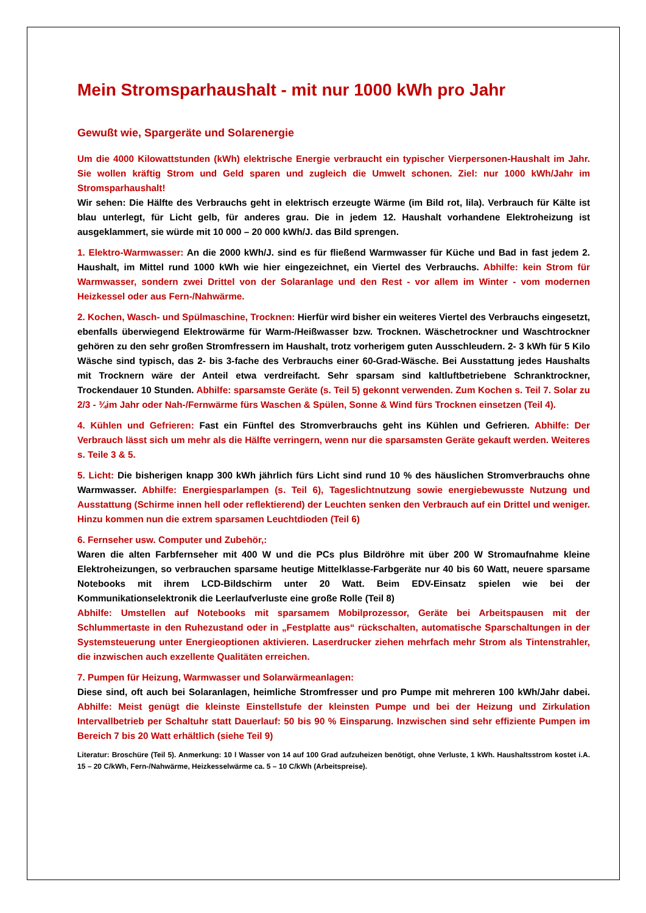Mein Stromsparhaushalt - mit nur 1000 kWh pro Jahr
Gewußt wie, Spargeräte und Solarenergie
Um die 4000 Kilowattstunden (kWh) elektrische Energie verbraucht ein typischer Vierpersonen-Haushalt im Jahr. Sie wollen kräftig Strom und Geld sparen und zugleich die Umwelt schonen. Ziel: nur 1000 kWh/Jahr im Stromsparhaushalt!
Wir sehen: Die Hälfte des Verbrauchs geht in elektrisch erzeugte Wärme (im Bild rot, lila). Verbrauch für Kälte ist blau unterlegt, für Licht gelb, für anderes grau. Die in jedem 12. Haushalt vorhandene Elektroheizung ist ausgeklammert, sie würde mit 10 000 – 20 000 kWh/J. das Bild sprengen.
1. Elektro-Warmwasser: An die 2000 kWh/J. sind es für fließend Warmwasser für Küche und Bad in fast jedem 2. Haushalt, im Mittel rund 1000 kWh wie hier eingezeichnet, ein Viertel des Verbrauchs. Abhilfe: kein Strom für Warmwasser, sondern zwei Drittel von der Solaranlage und den Rest - vor allem im Winter - vom modernen Heizkessel oder aus Fern-/Nahwärme.
2. Kochen, Wasch- und Spülmaschine, Trocknen: Hierfür wird bisher ein weiteres Viertel des Verbrauchs eingesetzt, ebenfalls überwiegend Elektrowärme für Warm-/Heißwasser bzw. Trocknen. Wäschetrockner und Waschtrockner gehören zu den sehr großen Stromfressern im Haushalt, trotz vorherigem guten Ausschleudern. 2- 3 kWh für 5 Kilo Wäsche sind typisch, das 2- bis 3-fache des Verbrauchs einer 60-Grad-Wäsche. Bei Ausstattung jedes Haushalts mit Trocknern wäre der Anteil etwa verdreifacht. Sehr sparsam sind kaltluftbetriebene Schranktrockner, Trockendauer 10 Stunden. Abhilfe: sparsamste Geräte (s. Teil 5) gekonnt verwenden. Zum Kochen s. Teil 7. Solar zu 2/3 - ¾im Jahr oder Nah-/Fernwärme fürs Waschen & Spülen, Sonne & Wind fürs Trocknen einsetzen (Teil 4).
4. Kühlen und Gefrieren: Fast ein Fünftel des Stromverbrauchs geht ins Kühlen und Gefrieren. Abhilfe: Der Verbrauch lässt sich um mehr als die Hälfte verringern, wenn nur die sparsamsten Geräte gekauft werden. Weiteres s. Teile 3 & 5.
5. Licht: Die bisherigen knapp 300 kWh jährlich fürs Licht sind rund 10 % des häuslichen Stromverbrauchs ohne Warmwasser. Abhilfe: Energiesparlampen (s. Teil 6), Tageslichtnutzung sowie energiebewusste Nutzung und Ausstattung (Schirme innen hell oder reflektierend) der Leuchten senken den Verbrauch auf ein Drittel und weniger. Hinzu kommen nun die extrem sparsamen Leuchtdioden (Teil 6)
6. Fernseher usw. Computer und Zubehör,:
Waren die alten Farbfernseher mit 400 W und die PCs plus Bildröhre mit über 200 W Stromaufnahme kleine Elektroheizungen, so verbrauchen sparsame heutige Mittelklasse-Farbgeräte nur 40 bis 60 Watt, neuere sparsame Notebooks mit ihrem LCD-Bildschirm unter 20 Watt. Beim EDV-Einsatz spielen wie bei der Kommunikationselektronik die Leerlaufverluste eine große Rolle (Teil 8)
Abhilfe: Umstellen auf Notebooks mit sparsamem Mobilprozessor, Geräte bei Arbeitspausen mit der Schlummertaste in den Ruhezustand oder in „Festplatte aus“ rückschalten, automatische Sparschaltungen in der Systemsteuerung unter Energieoptionen aktivieren. Laserdrucker ziehen mehrfach mehr Strom als Tintenstrahler, die inzwischen auch exzellente Qualitäten erreichen.
7. Pumpen für Heizung, Warmwasser und Solarwärmeanlagen:
Diese sind, oft auch bei Solaranlagen, heimliche Stromfresser und pro Pumpe mit mehreren 100 kWh/Jahr dabei. Abhilfe: Meist genügt die kleinste Einstellstufe der kleinsten Pumpe und bei der Heizung und Zirkulation Intervallbetrieb per Schaltuhr statt Dauerlauf: 50 bis 90 % Einsparung. Inzwischen sind sehr effiziente Pumpen im Bereich 7 bis 20 Watt erhältlich (siehe Teil 9)
Literatur: Broschüre (Teil 5). Anmerkung: 10 l Wasser von 14 auf 100 Grad aufzuheizen benötigt, ohne Verluste, 1 kWh. Haushaltsstrom kostet i.A. 15 – 20 C/kWh, Fern-/Nahwärme, Heizkesselwärme ca. 5 – 10 C/kWh (Arbeitspreise).